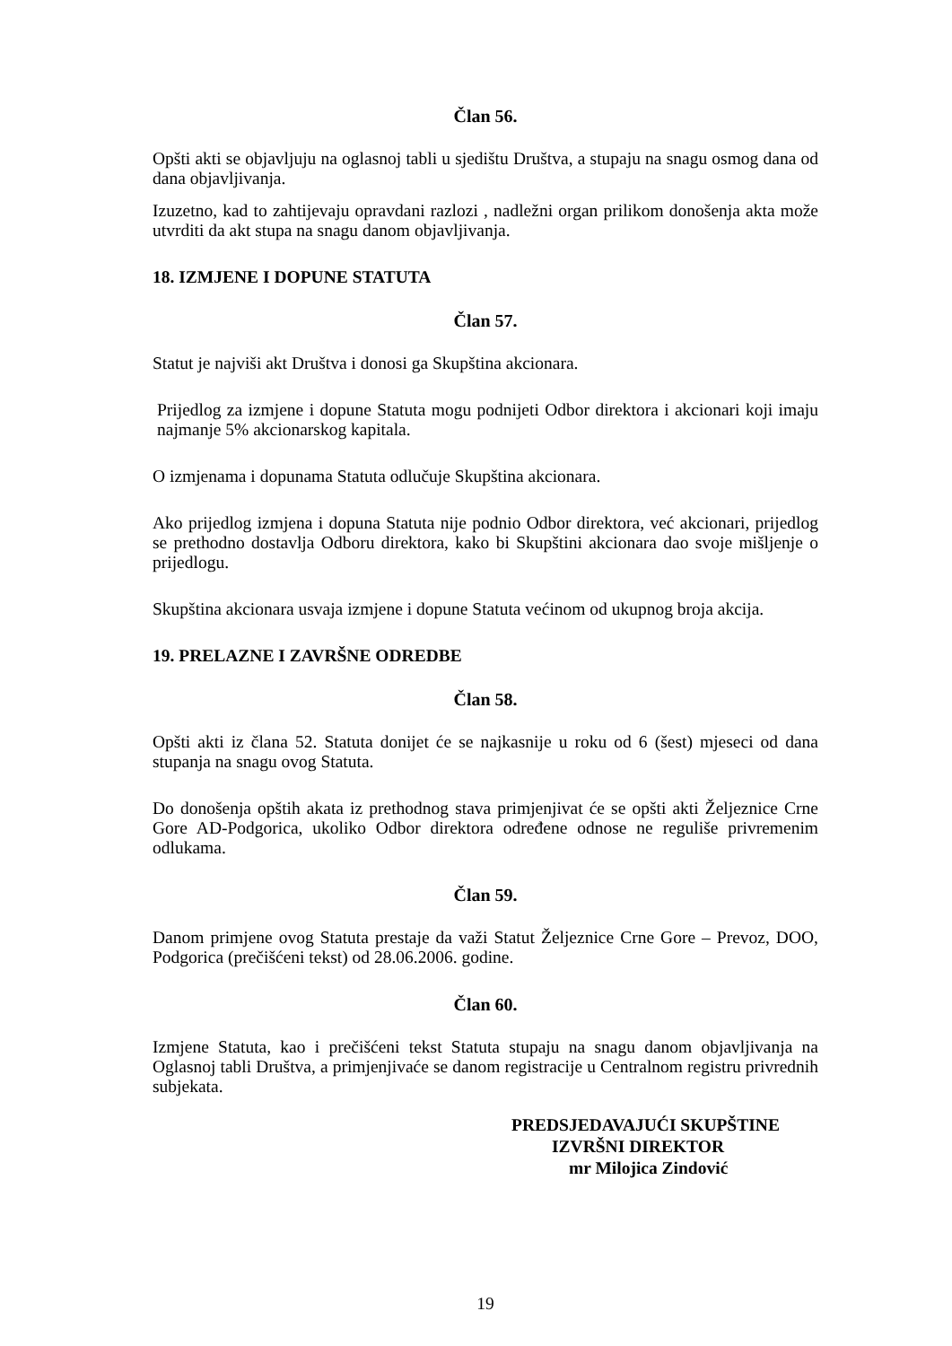Član 56.
Opšti akti se objavljuju na oglasnoj tabli u sjedištu Društva, a stupaju na snagu osmog dana od dana objavljivanja.
Izuzetno, kad to zahtijevaju opravdani razlozi , nadležni organ prilikom donošenja akta može utvrditi da akt stupa na snagu danom objavljivanja.
18. IZMJENE I DOPUNE STATUTA
Član 57.
Statut je najviši akt Društva i donosi ga Skupština akcionara.
Prijedlog za izmjene i dopune Statuta mogu podnijeti Odbor direktora i akcionari koji imaju najmanje 5% akcionarskog kapitala.
O izmjenama i dopunama Statuta odlučuje Skupština akcionara.
Ako prijedlog izmjena i dopuna Statuta nije podnio Odbor direktora, već akcionari, prijedlog se prethodno dostavlja Odboru direktora, kako bi Skupštini akcionara dao svoje mišljenje o prijedlogu.
Skupština akcionara usvaja izmjene i dopune Statuta većinom od ukupnog broja akcija.
19. PRELAZNE I ZAVRŠNE ODREDBE
Član 58.
Opšti akti iz člana 52. Statuta donijet će se najkasnije u roku od 6 (šest) mjeseci od dana stupanja na snagu ovog Statuta.
Do donošenja opštih akata iz prethodnog stava primjenjivat će se opšti akti Željeznice Crne Gore AD-Podgorica, ukoliko Odbor direktora određene odnose ne reguliše privremenim odlukama.
Član 59.
Danom primjene ovog Statuta prestaje da važi Statut Željeznice Crne Gore – Prevoz, DOO, Podgorica (prečišćeni tekst) od 28.06.2006. godine.
Član 60.
Izmjene Statuta, kao i prečišćeni tekst Statuta stupaju na snagu danom objavljivanja na Oglasnoj tabli Društva, a primjenjivaće se danom registracije u Centralnom registru privrednih subjekata.
PREDSJEDAVAJUĆI SKUPŠTINE
IZVRŠNI DIREKTOR
mr Milojica Zindović
19